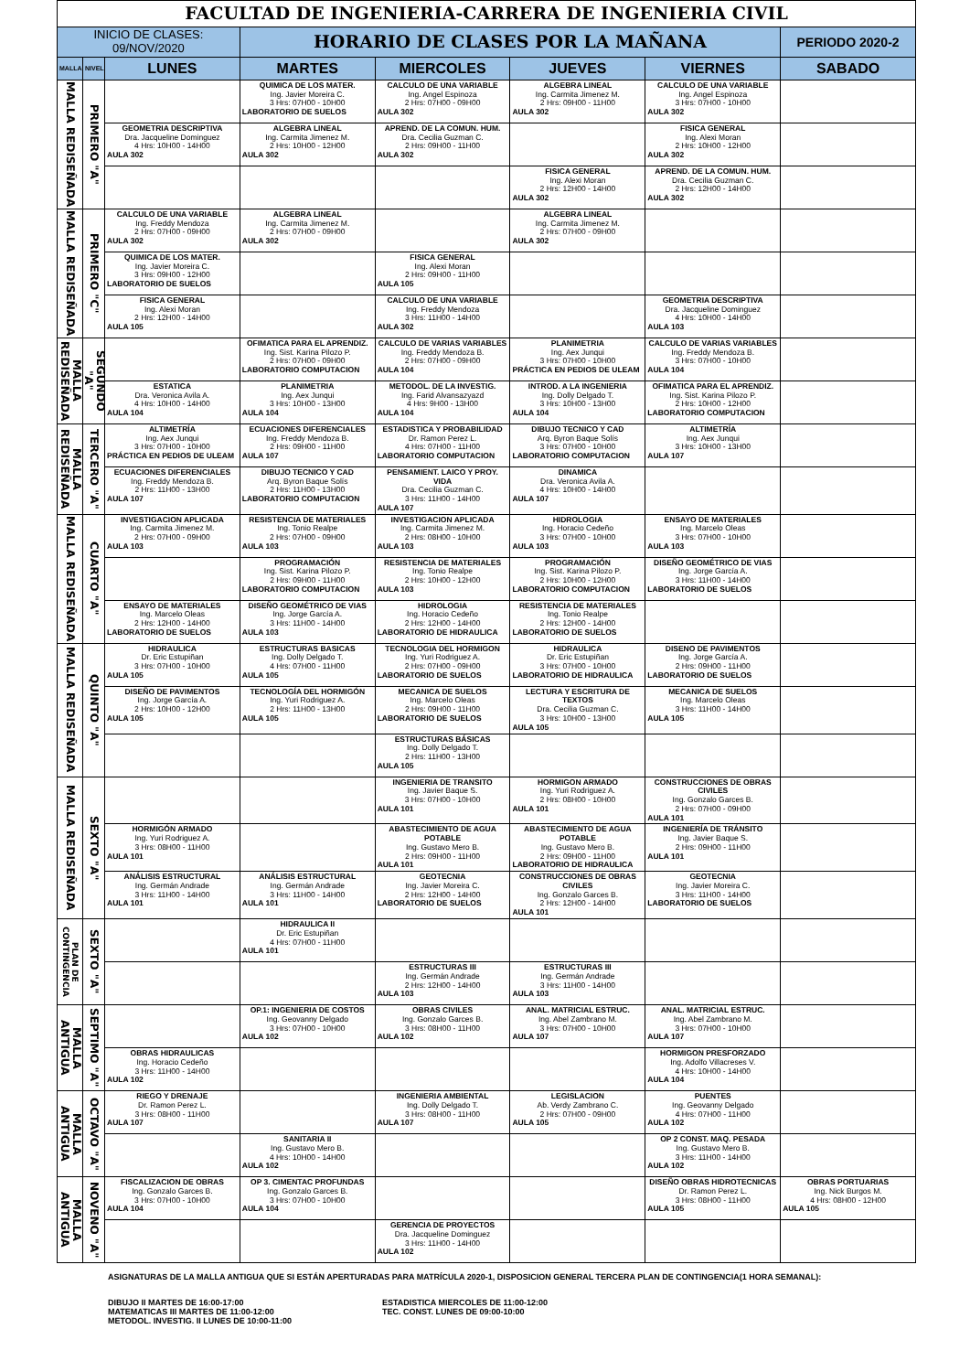| FACULTAD DE INGENIERIA-CARRERA DE INGENIERIA CIVIL | | | | | | | |
| INICIO DE CLASES: 09/NOV/2020 | | | HORARIO DE CLASES POR LA MAÑANA | | | | PERIODO 2020-2 |
| MALLA | NIVEL | LUNES | MARTES | MIERCOLES | JUEVES | VIERNES | SABADO |
| MALLA REDISEÑADA | PRIMERO "A" | | QUIMICA DE LOS MATER. Ing. Javier Moreira C. 3 Hrs: 07H00 - 10H00 LABORATORIO DE SUELOS | CALCULO DE UNA VARIABLE Ing. Angel Espinoza 2 Hrs: 07H00 - 09H00 AULA 302 | ALGEBRA LINEAL Ing. Carmita Jimenez M. 2 Hrs: 09H00 - 11H00 AULA 302 | CALCULO DE UNA VARIABLE Ing. Angel Espinoza 3 Hrs: 07H00 - 10H00 AULA 302 | |
| | | GEOMETRIA DESCRIPTIVA Dra. Jacqueline Dominguez 4 Hrs: 10H00 - 14H00 AULA 302 | ALGEBRA LINEAL Ing. Carmita Jimenez M. 2 Hrs: 10H00 - 12H00 AULA 302 | APREND. DE LA COMUN. HUM. Dra. Cecilia Guzman C. 2 Hrs: 09H00 - 11H00 AULA 302 | | FISICA GENERAL Ing. Alexi Moran 2 Hrs: 10H00 - 12H00 AULA 302 | |
| | | | | | FISICA GENERAL Ing. Alexi Moran 2 Hrs: 12H00 - 14H00 AULA 302 | APREND. DE LA COMUN. HUM. Dra. Cecilia Guzman C. 2 Hrs: 12H00 - 14H00 AULA 302 | |
| MALLA REDISEÑADA | PRIMERO "C" | CALCULO DE UNA VARIABLE Ing. Freddy Mendoza 2 Hrs: 07H00 - 09H00 AULA 302 | ALGEBRA LINEAL Ing. Carmita Jimenez M. 2 Hrs: 07H00 - 09H00 AULA 302 | | ALGEBRA LINEAL Ing. Carmita Jimenez M. 2 Hrs: 07H00 - 09H00 AULA 302 | | |
| | | QUIMICA DE LOS MATER. Ing. Javier Moreira C. 3 Hrs: 09H00 - 12H00 LABORATORIO DE SUELOS | | FISICA GENERAL Ing. Alexi Moran 2 Hrs: 09H00 - 11H00 AULA 105 | | | |
| | | FISICA GENERAL Ing. Alexi Moran 2 Hrs: 12H00 - 14H00 AULA 105 | | CALCULO DE UNA VARIABLE Ing. Freddy Mendoza 3 Hrs: 11H00 - 14H00 AULA 302 | | GEOMETRIA DESCRIPTIVA Dra. Jacqueline Dominguez 4 Hrs: 10H00 - 14H00 AULA 103 | |
| MALLA REDISEÑADA | SEGUNDO "A" | | OFIMATICA PARA EL APRENDIZ. Ing. Sist. Karina Pilozo P. 2 Hrs: 07H00 - 09H00 LABORATORIO COMPUTACION | CALCULO DE VARIAS VARIABLES Ing. Freddy Mendoza B. 2 Hrs: 07H00 - 09H00 AULA 104 | PLANIMETRIA Ing. Aex Junqui 3 Hrs: 07H00 - 10H00 PRÁCTICA EN PEDIOS DE ULEAM | CALCULO DE VARIAS VARIABLES Ing. Freddy Mendoza B. 3 Hrs: 07H00 - 10H00 AULA 104 | |
| | | ESTATICA Dra. Veronica Avila A. 4 Hrs: 10H00 - 14H00 AULA 104 | PLANIMETRIA Ing. Aex Junqui 3 Hrs: 10H00 - 13H00 AULA 104 | METODOL. DE LA INVESTIG. Ing. Farid Alvansazyazd 4 Hrs: 9H00 - 13H00 AULA 104 | INTROD. A LA INGENIERIA Ing. Dolly Delgado T. 3 Hrs: 10H00 - 13H00 AULA 104 | OFIMATICA PARA EL APRENDIZ. Ing. Sist. Karina Pilozo P. 2 Hrs: 10H00 - 12H00 LABORATORIO COMPUTACION | |
| MALLA REDISEÑADA | TERCERO "A" | ALTIMETRÍA Ing. Aex Junqui 3 Hrs: 07H00 - 10H00 PRÁCTICA EN PEDIOS DE ULEAM | ECUACIONES DIFERENCIALES Ing. Freddy Mendoza B. 2 Hrs: 09H00 - 11H00 AULA 107 | ESTADISTICA Y PROBABILIDAD Dr. Ramon Perez L. 4 Hrs: 07H00 - 11H00 LABORATORIO COMPUTACION | DIBUJO TECNICO Y CAD Arq. Byron Baque Solís 3 Hrs: 07H00 - 10H00 LABORATORIO COMPUTACION | ALTIMETRÍA Ing. Aex Junqui 3 Hrs: 10H00 - 13H00 AULA 107 | |
| | | ECUACIONES DIFERENCIALES Ing. Freddy Mendoza B. 2 Hrs: 11H00 - 13H00 AULA 107 | DIBUJO TECNICO Y CAD Arq. Byron Baque Solís 2 Hrs: 11H00 - 13H00 LABORATORIO COMPUTACION | PENSAMIENT. LAICO Y PROY. VIDA Dra. Cecilia Guzman C. 3 Hrs: 11H00 - 14H00 AULA 107 | DINAMICA Dra. Veronica Avila A. 4 Hrs: 10H00 - 14H00 AULA 107 | | |
| MALLA REDISEÑADA | CUARTO "A" | INVESTIGACION APLICADA Ing. Carmita Jimenez M. 2 Hrs: 07H00 - 09H00 AULA 103 | RESISTENCIA DE MATERIALES Ing. Tonio Realpe 2 Hrs: 07H00 - 09H00 AULA 103 | INVESTIGACION APLICADA Ing. Carmita Jimenez M. 2 Hrs: 08H00 - 10H00 AULA 103 | HIDROLOGIA Ing. Horacio Cedeño 3 Hrs: 07H00 - 10H00 AULA 103 | ENSAYO DE MATERIALES Ing. Marcelo Oleas 3 Hrs: 07H00 - 10H00 AULA 103 | |
| | | | PROGRAMACIÓN Ing. Sist. Karina Pilozo P. 2 Hrs: 09H00 - 11H00 LABORATORIO COMPUTACION | RESISTENCIA DE MATERIALES Ing. Tonio Realpe 2 Hrs: 10H00 - 12H00 AULA 103 | PROGRAMACIÓN Ing. Sist. Karina Pilozo P. 2 Hrs: 10H00 - 12H00 LABORATORIO COMPUTACION | DISEÑO GEOMÉTRICO DE VIAS Ing. Jorge García A. 3 Hrs: 11H00 - 14H00 LABORATORIO DE SUELOS | |
| | | ENSAYO DE MATERIALES Ing. Marcelo Oleas 2 Hrs: 12H00 - 14H00 LABORATORIO DE SUELOS | DISEÑO GEOMÉTRICO DE VIAS Ing. Jorge García A. 3 Hrs: 11H00 - 14H00 AULA 103 | HIDROLOGIA Ing. Horacio Cedeño 2 Hrs: 12H00 - 14H00 LABORATORIO DE HIDRAULICA | RESISTENCIA DE MATERIALES Ing. Tonio Realpe 2 Hrs: 12H00 - 14H00 LABORATORIO DE SUELOS | | |
| MALLA REDISEÑADA | QUINTO "A" | HIDRAULICA Dr. Eric Estupiñan 3 Hrs: 07H00 - 10H00 AULA 105 | ESTRUCTURAS BASICAS Ing. Dolly Delgado T. 4 Hrs: 07H00 - 11H00 AULA 105 | TECNOLOGIA DEL HORMIGON Ing. Yuri Rodriguez A. 2 Hrs: 07H00 - 09H00 LABORATORIO DE SUELOS | HIDRAULICA Dr. Eric Estupiñan 3 Hrs: 07H00 - 10H00 LABORATORIO DE HIDRAULICA | DISENO DE PAVIMENTOS Ing. Jorge García A. 2 Hrs: 09H00 - 11H00 LABORATORIO DE SUELOS | |
| | | DISEÑO DE PAVIMENTOS Ing. Jorge García A. 2 Hrs: 10H00 - 12H00 AULA 105 | TECNOLOGÍA DEL HORMIGÓN Ing. Yuri Rodriguez A. 2 Hrs: 11H00 - 13H00 AULA 105 | MECANICA DE SUELOS Ing. Marcelo Oleas 2 Hrs: 09H00 - 11H00 LABORATORIO DE SUELOS | LECTURA Y ESCRITURA DE TEXTOS Dra. Cecilia Guzman C. 3 Hrs: 10H00 - 13H00 AULA 105 | MECANICA DE SUELOS Ing. Marcelo Oleas 3 Hrs: 11H00 - 14H00 AULA 105 | |
| | | | | ESTRUCTURAS BÁSICAS Ing. Dolly Delgado T. 2 Hrs: 11H00 - 13H00 AULA 105 | | | |
| MALLA REDISEÑADA | SEXTO "A" | | | INGENIERIA DE TRANSITO Ing. Javier Baque S. 3 Hrs: 07H00 - 10H00 AULA 101 | HORMIGON ARMADO Ing. Yuri Rodriguez A. 2 Hrs: 08H00 - 10H00 AULA 101 | CONSTRUCCIONES DE OBRAS CIVILES Ing. Gonzalo Garces B. 2 Hrs: 07H00 - 09H00 AULA 101 | |
| | | HORMIGÓN ARMADO Ing. Yuri Rodriguez A. 3 Hrs: 08H00 - 11H00 AULA 101 | | ABASTECIMIENTO DE AGUA POTABLE Ing. Gustavo Mero B. 2 Hrs: 09H00 - 11H00 AULA 101 | ABASTECIMIENTO DE AGUA POTABLE Ing. Gustavo Mero B. 2 Hrs: 09H00 - 11H00 LABORATORIO DE HIDRAULICA | INGENIERÍA DE TRÁNSITO Ing. Javier Baque S. 2 Hrs: 09H00 - 11H00 AULA 101 | |
| | | ANÁLISIS ESTRUCTURAL Ing. Germán Andrade 3 Hrs: 11H00 - 14H00 AULA 101 | ANÁLISIS ESTRUCTURAL Ing. Germán Andrade 3 Hrs: 11H00 - 14H00 AULA 101 | GEOTECNIA Ing. Javier Moreira C. 2 Hrs: 12H00 - 14H00 LABORATORIO DE SUELOS | CONSTRUCCIONES DE OBRAS CIVILES Ing. Gonzalo Garces B. 2 Hrs: 12H00 - 14H00 AULA 101 | GEOTECNIA Ing. Javier Moreira C. 3 Hrs: 11H00 - 14H00 LABORATORIO DE SUELOS | |
| PLAN DE CONTINGENCIA | SEXTO "A" | | HIDRAULICA II Dr. Eric Estupiñan 4 Hrs: 07H00 - 11H00 AULA 101 | | | | |
| | | | | ESTRUCTURAS III Ing. Germán Andrade 2 Hrs: 12H00 - 14H00 AULA 103 | ESTRUCTURAS III Ing. Germán Andrade 3 Hrs: 11H00 - 14H00 AULA 103 | | |
| MALLA ANTIGUA | SEPTIMO "A" | | OP.1: INGENIERIA DE COSTOS Ing. Geovanny Delgado 3 Hrs: 07H00 - 10H00 AULA 102 | OBRAS CIVILES Ing. Gonzalo Garces B. 3 Hrs: 08H00 - 11H00 AULA 102 | ANAL. MATRICIAL ESTRUC. Ing. Abel Zambrano M. 3 Hrs: 07H00 - 10H00 AULA 107 | ANAL. MATRICIAL ESTRUC. Ing. Abel Zambrano M. 3 Hrs: 07H00 - 10H00 AULA 107 | |
| | | OBRAS HIDRAULICAS Ing. Horacio Cedeño 3 Hrs: 11H00 - 14H00 AULA 102 | | | | HORMIGON PRESFORZADO Ing. Adolfo Villacreses V. 4 Hrs: 10H00 - 14H00 AULA 104 | |
| MALLA ANTIGUA | OCTAVO "A" | RIEGO Y DRENAJE Dr. Ramon Perez L. 3 Hrs: 08H00 - 11H00 AULA 107 | | INGENIERIA AMBIENTAL Ing. Dolly Delgado T. 3 Hrs: 08H00 - 11H00 AULA 107 | LEGISLACION Ab. Verdy Zambrano C. 2 Hrs: 07H00 - 09H00 AULA 105 | PUENTES Ing. Geovanny Delgado 4 Hrs: 07H00 - 11H00 AULA 102 | |
| | | | SANITARIA II Ing. Gustavo Mero B. 4 Hrs: 10H00 - 14H00 AULA 102 | | | OP 2 CONST. MAQ. PESADA Ing. Gustavo Mero B. 3 Hrs: 11H00 - 14H00 AULA 102 | |
| MALLA ANTIGUA | NOVENO "A" | FISCALIZACION DE OBRAS Ing. Gonzalo Garces B. 3 Hrs: 07H00 - 10H00 AULA 104 | OP 3. CIMENTAC PROFUNDAS Ing. Gonzalo Garces B. 3 Hrs: 07H00 - 10H00 AULA 104 | | | DISEÑO OBRAS HIDROTECNICAS Dr. Ramon Perez L. 3 Hrs: 08H00 - 11H00 AULA 105 | OBRAS PORTUARIAS Ing. Nick Burgos M. 4 Hrs: 08H00 - 12H00 AULA 105 |
| | | | | GERENCIA DE PROYECTOS Dra. Jacqueline Dominguez 3 Hrs: 11H00 - 14H00 AULA 102 | | | |
ASIGNATURAS DE LA MALLA ANTIGUA QUE SI ESTÁN APERTURADAS PARA MATRÍCULA 2020-1, DISPOSICION GENERAL TERCERA PLAN DE CONTINGENCIA(1 HORA SEMANAL):
DIBUJO II MARTES DE 16:00-17:00
MATEMATICAS III MARTES DE 11:00-12:00
METODOL. INVESTIG. II LUNES DE 10:00-11:00
ESTADISTICA MIERCOLES DE 11:00-12:00
TEC. CONST. LUNES DE 09:00-10:00